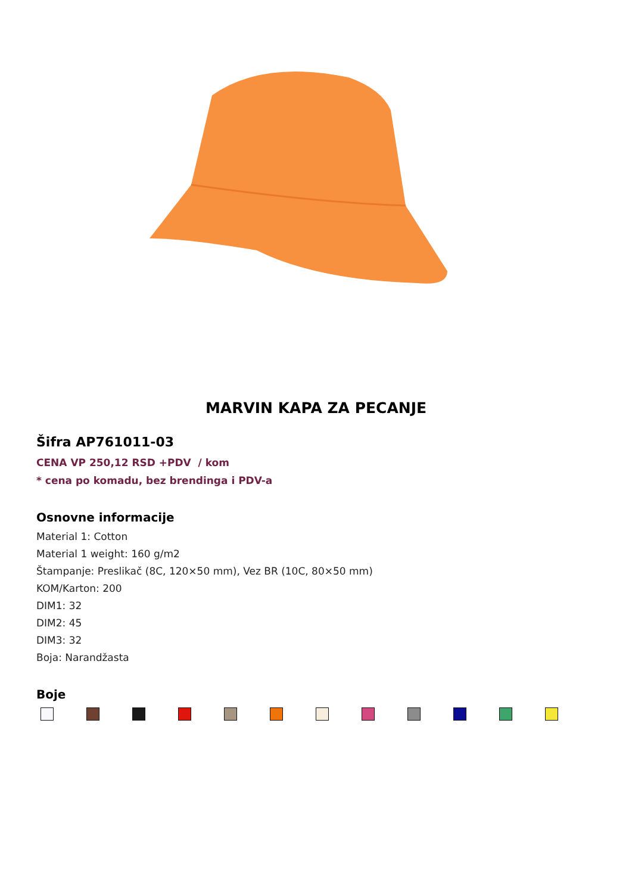MARVIN KAPA ZA PECANJE
Šifra AP761011-03
CENA VP 250,12 RSD +PDV / kom
* cena po komadu, bez brendinga i PDV-a
Osnovne informacije
Material 1: Cotton
Material 1 weight: 160 g/m2
Štampanje: Preslikač (8C, 120×50 mm), Vez BR (10C, 80×50 mm)
KOM/Karton: 200
DIM1: 32
DIM2: 45
DIM3: 32
Boja: Narandžasta
Boje